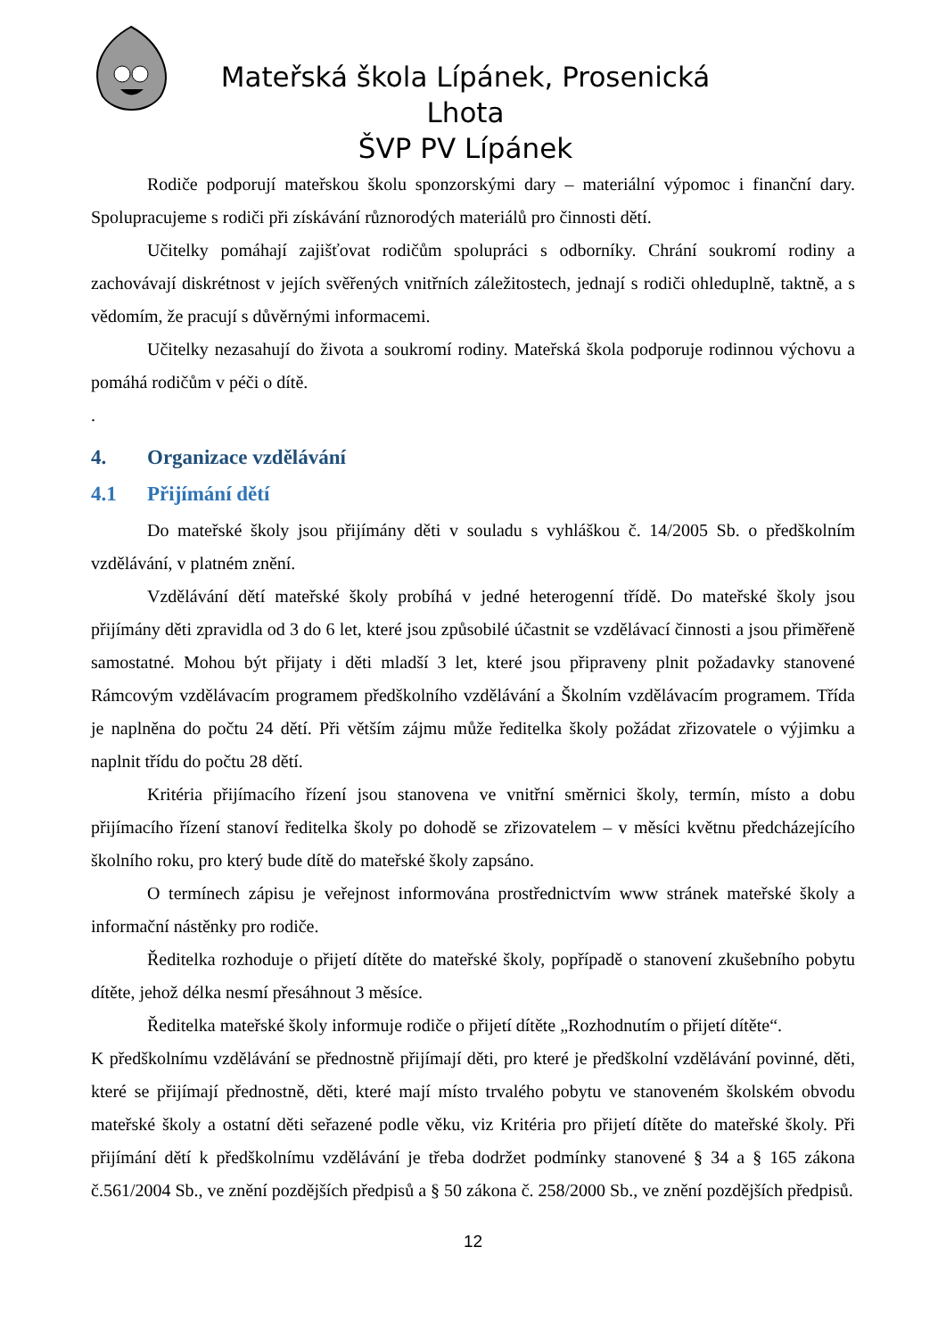Mateřská škola Lípánek, Prosenická Lhota
ŠVP PV Lípánek
Rodiče podporují mateřskou školu sponzorskými dary – materiální výpomoc i finanční dary. Spolupracujeme s rodiči při získávání různorodých materiálů pro činnosti dětí.
Učitelky pomáhají zajišťovat rodičům spolupráci s odborníky. Chrání soukromí rodiny a zachovávají diskrétnost v jejích svěřených vnitřních záležitostech, jednají s rodiči ohleduplně, taktně, a s vědomím, že pracují s důvěrnými informacemi.
Učitelky nezasahují do života a soukromí rodiny. Mateřská škola podporuje rodinnou výchovu a pomáhá rodičům v péči o dítě.
.
4. Organizace vzdělávání
4.1 Přijímání dětí
Do mateřské školy jsou přijímány děti v souladu s vyhláškou č. 14/2005 Sb. o předškolním vzdělávání, v platném znění.
Vzdělávání dětí mateřské školy probíhá v jedné heterogenní třídě. Do mateřské školy jsou přijímány děti zpravidla od 3 do 6 let, které jsou způsobilé účastnit se vzdělávací činnosti a jsou přiměřeně samostatné. Mohou být přijaty i děti mladší 3 let, které jsou připraveny plnit požadavky stanovené Rámcovým vzdělávacím programem předškolního vzdělávání a Školním vzdělávacím programem. Třída je naplněna do počtu 24 dětí. Při větším zájmu může ředitelka školy požádat zřizovatele o výjimku a naplnit třídu do počtu 28 dětí.
Kritéria přijímacího řízení jsou stanovena ve vnitřní směrnici školy, termín, místo a dobu přijímacího řízení stanoví ředitelka školy po dohodě se zřizovatelem – v měsíci květnu předcházejícího školního roku, pro který bude dítě do mateřské školy zapsáno.
O termínech zápisu je veřejnost informována prostřednictvím www stránek mateřské školy a informační nástěnky pro rodiče.
Ředitelka rozhoduje o přijetí dítěte do mateřské školy, popřípadě o stanovení zkušebního pobytu dítěte, jehož délka nesmí přesáhnout 3 měsíce.
Ředitelka mateřské školy informuje rodiče o přijetí dítěte „Rozhodnutím o přijetí dítěte“.
K předškolnímu vzdělávání se přednostně přijímají děti, pro které je předškolní vzdělávání povinné, děti, které se přijímají přednostně, děti, které mají místo trvalého pobytu ve stanoveném školském obvodu mateřské školy a ostatní děti seřazené podle věku, viz Kritéria pro přijetí dítěte do mateřské školy. Při přijímání dětí k předškolnímu vzdělávání je třeba dodržet podmínky stanovené § 34 a § 165 zákona č.561/2004 Sb., ve znění pozdějších předpisů a § 50 zákona č. 258/2000 Sb., ve znění pozdějších předpisů.
12